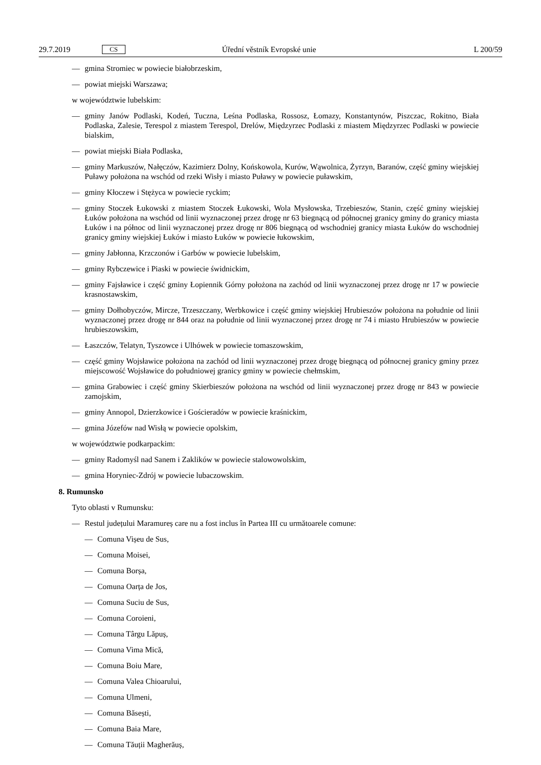29.7.2019 CS Úřední věstník Evropské unie L 200/59
— gmina Stromiec w powiecie białobrzeskim,
— powiat miejski Warszawa;
w województwie lubelskim:
— gminy Janów Podlaski, Kodeń, Tuczna, Leśna Podlaska, Rossosz, Łomazy, Konstantynów, Piszczac, Rokitno, Biała Podlaska, Zalesie, Terespol z miastem Terespol, Drelów, Międzyrzec Podlaski z miastem Międzyrzec Podlaski w powiecie bialskim,
— powiat miejski Biała Podlaska,
— gminy Markuszów, Nałęczów, Kazimierz Dolny, Końskowola, Kurów, Wąwolnica, Żyrzyn, Baranów, część gminy wiejskiej Puławy położona na wschód od rzeki Wisły i miasto Puławy w powiecie puławskim,
— gminy Kłoczew i Stężyca w powiecie ryckim;
— gminy Stoczek Łukowski z miastem Stoczek Łukowski, Wola Mysłowska, Trzebieszów, Stanin, część gminy wiejskiej Łuków położona na wschód od linii wyznaczonej przez drogę nr 63 biegnącą od północnej granicy gminy do granicy miasta Łuków i na północ od linii wyznaczonej przez drogę nr 806 biegnącą od wschodniej granicy miasta Łuków do wschodniej granicy gminy wiejskiej Łuków i miasto Łuków w powiecie łukowskim,
— gminy Jabłonna, Krzczonów i Garbów w powiecie lubelskim,
— gminy Rybczewice i Piaski w powiecie świdnickim,
— gminy Fajsławice i część gminy Łopiennik Górny położona na zachód od linii wyznaczonej przez drogę nr 17 w powiecie krasnostawskim,
— gminy Dołhobyczów, Mircze, Trzeszczany, Werbkowice i część gminy wiejskiej Hrubieszów położona na południe od linii wyznaczonej przez drogę nr 844 oraz na południe od linii wyznaczonej przez drogę nr 74 i miasto Hrubieszów w powiecie hrubieszowskim,
— Łaszczów, Telatyn, Tyszowce i Ulhówek w powiecie tomaszowskim,
— część gminy Wojsławice położona na zachód od linii wyznaczonej przez drogę biegnącą od północnej granicy gminy przez miejscowość Wojsławice do południowej granicy gminy w powiecie chełmskim,
— gmina Grabowiec i część gminy Skierbieszów położona na wschód od linii wyznaczonej przez drogę nr 843 w powiecie zamojskim,
— gminy Annopol, Dzierzkowice i Gościeradów w powiecie kraśnickim,
— gmina Józefów nad Wisłą w powiecie opolskim,
w województwie podkarpackim:
— gminy Radomyśl nad Sanem i Zaklików w powiecie stalowowolskim,
— gmina Horyniec-Zdrój w powiecie lubaczowskim.
8. Rumunsko
Tyto oblasti v Rumunsku:
— Restul județului Maramureș care nu a fost inclus în Partea III cu următoarele comune:
— Comuna Vișeu de Sus,
— Comuna Moisei,
— Comuna Borșa,
— Comuna Oarța de Jos,
— Comuna Suciu de Sus,
— Comuna Coroieni,
— Comuna Târgu Lăpuș,
— Comuna Vima Mică,
— Comuna Boiu Mare,
— Comuna Valea Chioarului,
— Comuna Ulmeni,
— Comuna Băsești,
— Comuna Baia Mare,
— Comuna Tăuții Magherăuș,